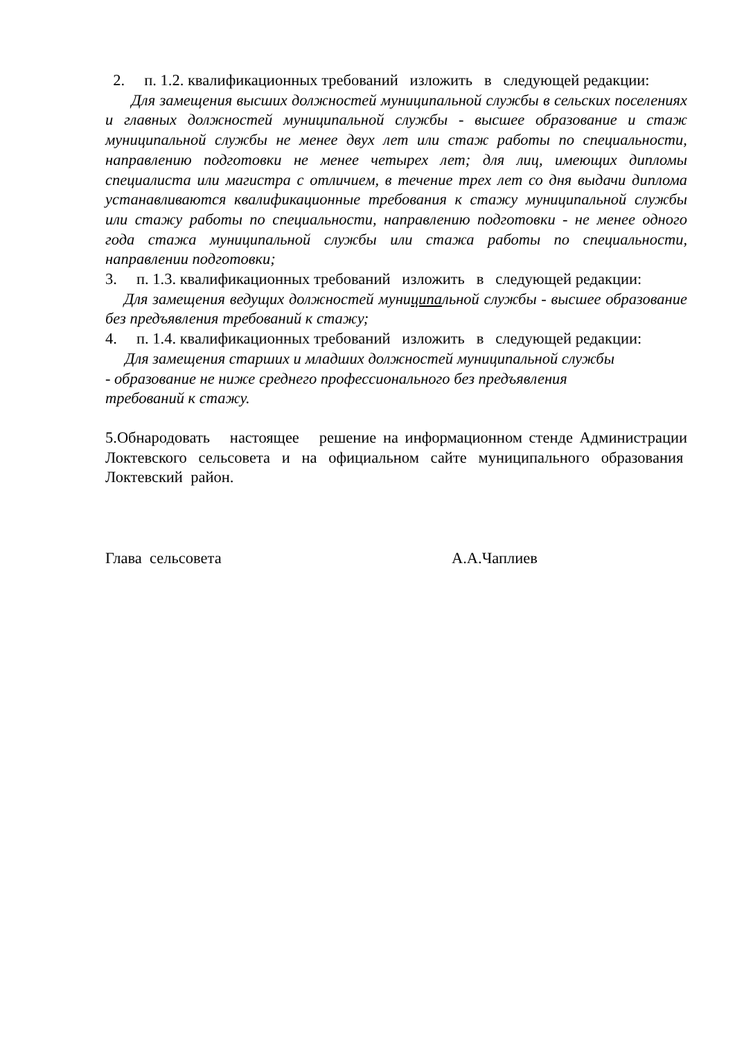2. п. 1.2. квалификационных требований изложить в следующей редакции:
Для замещения высших должностей муниципальной службы в сельских поселениях и главных должностей муниципальной службы - высшее образование и стаж муниципальной службы не менее двух лет или стаж работы по специальности, направлению подготовки не менее четырех лет; для лиц, имеющих дипломы специалиста или магистра с отличием, в течение трех лет со дня выдачи диплома устанавливаются квалификационные требования к стажу муниципальной службы или стажу работы по специальности, направлению подготовки - не менее одного года стажа муниципальной службы или стажа работы по специальности, направлении подготовки;
3. п. 1.3. квалификационных требований изложить в следующей редакции:
Для замещения ведущих должностей муниципальной службы - высшее образование без предъявления требований к стажу;
4. п. 1.4. квалификационных требований изложить в следующей редакции:
Для замещения старших и младших должностей муниципальной службы
- образование не ниже среднего профессионального без предъявления
требований к стажу.
5.Обнародовать настоящее решение на информационном стенде Администрации Локтевского сельсовета и на официальном сайте муниципального образования Локтевский район.
Глава сельсовета А.А.Чаплиев